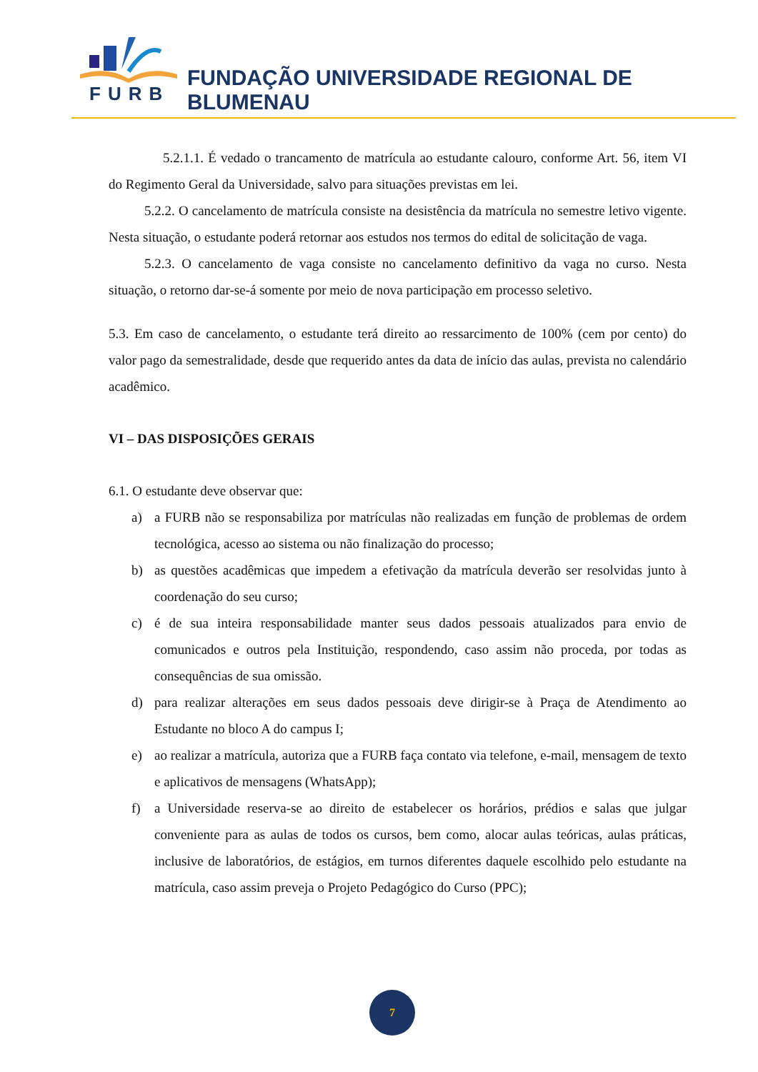FURB
FUNDAÇÃO UNIVERSIDADE REGIONAL DE BLUMENAU
5.2.1.1. É vedado o trancamento de matrícula ao estudante calouro, conforme Art. 56, item VI do Regimento Geral da Universidade, salvo para situações previstas em lei.
5.2.2. O cancelamento de matrícula consiste na desistência da matrícula no semestre letivo vigente. Nesta situação, o estudante poderá retornar aos estudos nos termos do edital de solicitação de vaga.
5.2.3. O cancelamento de vaga consiste no cancelamento definitivo da vaga no curso. Nesta situação, o retorno dar-se-á somente por meio de nova participação em processo seletivo.
5.3. Em caso de cancelamento, o estudante terá direito ao ressarcimento de 100% (cem por cento) do valor pago da semestralidade, desde que requerido antes da data de início das aulas, prevista no calendário acadêmico.
VI – DAS DISPOSIÇÕES GERAIS
6.1. O estudante deve observar que:
a) a FURB não se responsabiliza por matrículas não realizadas em função de problemas de ordem tecnológica, acesso ao sistema ou não finalização do processo;
b) as questões acadêmicas que impedem a efetivação da matrícula deverão ser resolvidas junto à coordenação do seu curso;
c) é de sua inteira responsabilidade manter seus dados pessoais atualizados para envio de comunicados e outros pela Instituição, respondendo, caso assim não proceda, por todas as consequências de sua omissão.
d) para realizar alterações em seus dados pessoais deve dirigir-se à Praça de Atendimento ao Estudante no bloco A do campus I;
e) ao realizar a matrícula, autoriza que a FURB faça contato via telefone, e-mail, mensagem de texto e aplicativos de mensagens (WhatsApp);
f) a Universidade reserva-se ao direito de estabelecer os horários, prédios e salas que julgar conveniente para as aulas de todos os cursos, bem como, alocar aulas teóricas, aulas práticas, inclusive de laboratórios, de estágios, em turnos diferentes daquele escolhido pelo estudante na matrícula, caso assim preveja o Projeto Pedagógico do Curso (PPC);
7